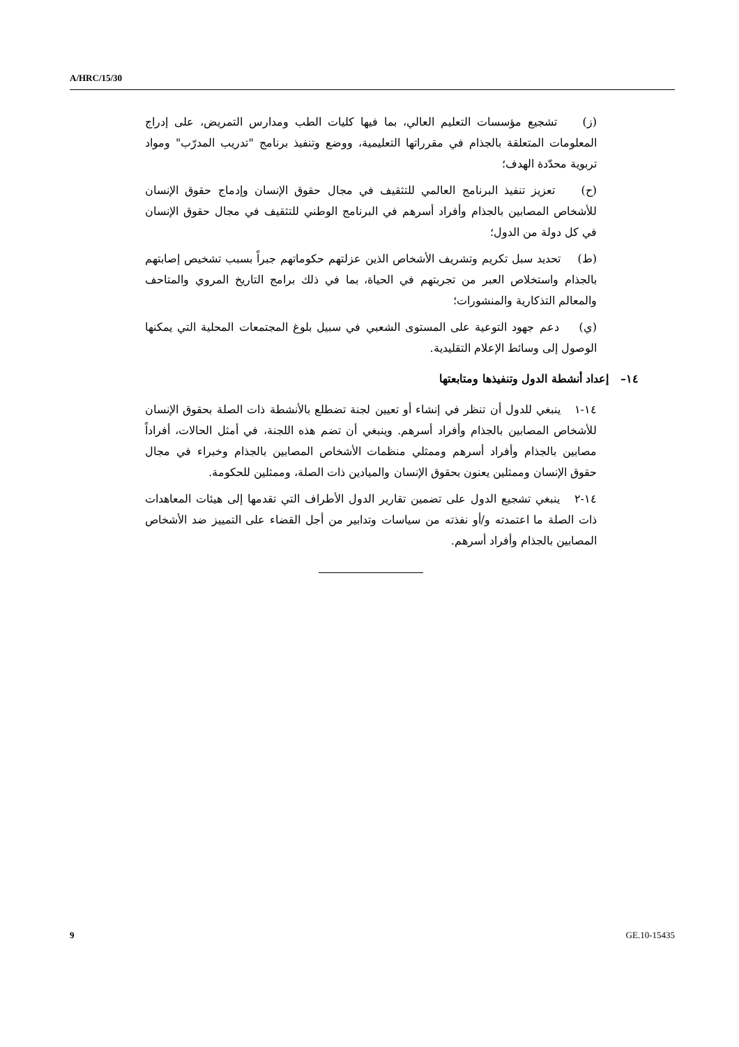A/HRC/15/30
(ز) تشجيع مؤسسات التعليم العالي، بما فيها كليات الطب ومدارس التمريض، على إدراج المعلومات المتعلقة بالجذام في مقرراتها التعليمية، ووضع وتنفيذ برنامج "تدريب المدرّب" ومواد تربوية محدّدة الهدف؛
(ح) تعزيز تنفيذ البرنامج العالمي للتثقيف في مجال حقوق الإنسان وإدماج حقوق الإنسان للأشخاص المصابين بالجذام وأفراد أسرهم في البرنامج الوطني للتثقيف في مجال حقوق الإنسان في كل دولة من الدول؛
(ط) تحديد سبل تكريم وتشريف الأشخاص الذين عزلتهم حكوماتهم جبراً بسبب تشخيص إصابتهم بالجذام واستخلاص العبر من تجربتهم في الحياة، بما في ذلك برامج التاريخ المروي والمتاحف والمعالم التذكارية والمنشورات؛
(ي) دعم جهود التوعية على المستوى الشعبي في سبيل بلوغ المجتمعات المحلية التي يمكنها الوصول إلى وسائط الإعلام التقليدية.
١٤– إعداد أنشطة الدول وتنفيذها ومتابعتها
١٤-١ ينبغي للدول أن تنظر في إنشاء أو تعيين لجنة تضطلع بالأنشطة ذات الصلة بحقوق الإنسان للأشخاص المصابين بالجذام وأفراد أسرهم. وينبغي أن تضم هذه اللجنة، في أمثل الحالات، أفراداً مصابين بالجذام وأفراد أسرهم وممثلي منظمات الأشخاص المصابين بالجذام وخبراء في مجال حقوق الإنسان وممثلين يعنون بحقوق الإنسان والميادين ذات الصلة، وممثلين للحكومة.
١٤-٢ ينبغي تشجيع الدول على تضمين تقارير الدول الأطراف التي تقدمها إلى هيئات المعاهدات ذات الصلة ما اعتمدته و/أو نفذته من سياسات وتدابير من أجل القضاء على التمييز ضد الأشخاص المصابين بالجذام وأفراد أسرهم.
9 GE.10-15435